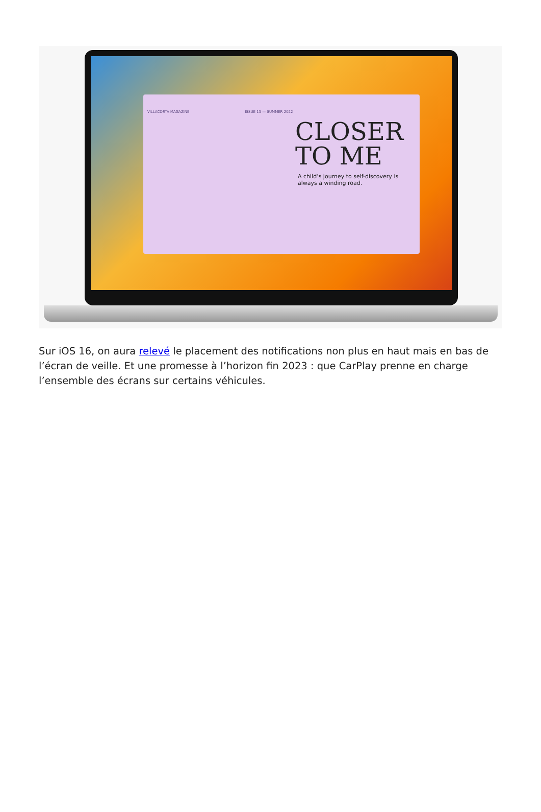VILLACORTA MAGAZINE ISSUE 13 — SUMMER 2022
CLOSER
TO ME
A child’s journey to self-discovery is always a winding road.
Sur iOS 16, on aura relevé le placement des notifications non plus en haut mais en bas de l’écran de veille. Et une promesse à l’horizon fin 2023 : que CarPlay prenne en charge l’ensemble des écrans sur certains véhicules.